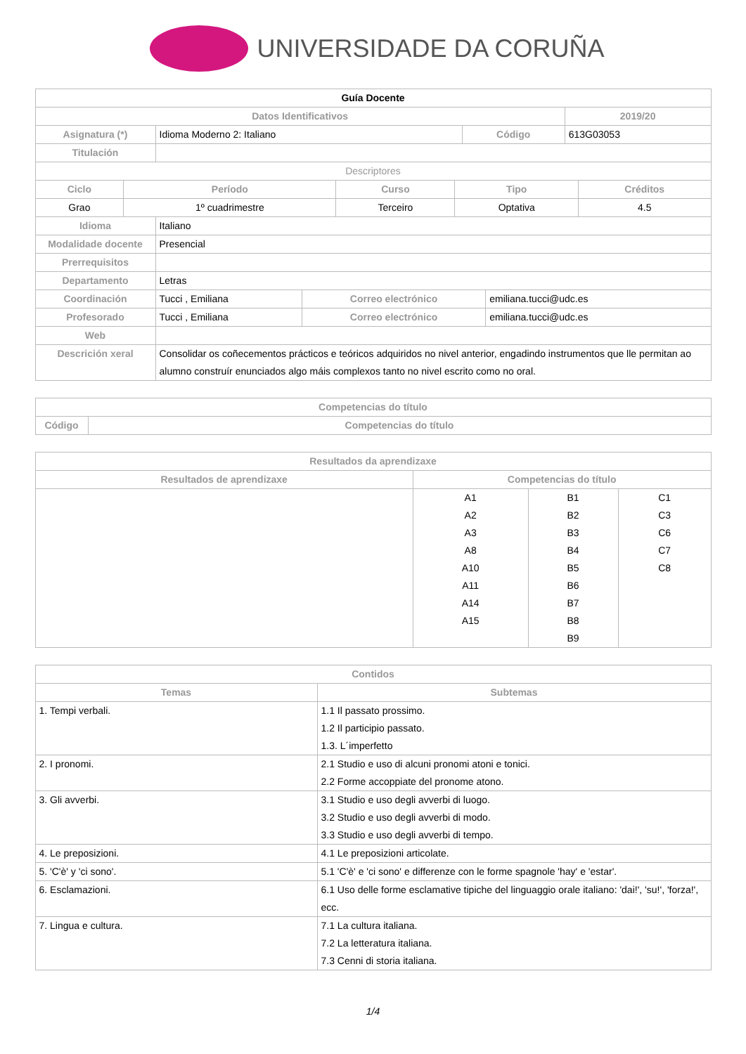UNIVERSIDADE DA CORUÑA
| Guía Docente | | | |
| Datos Identificativos | | | 2019/20 |
| Asignatura (*) | Idioma Moderno 2: Italiano | Código | 613G03053 |
| Titulación | | | |
| Descriptores | | | | |
| Ciclo | Período | Curso | Tipo | Créditos |
| Grao | 1º cuadrimestre | Terceiro | Optativa | 4.5 |
| Idioma | Italiano | | |
| Modalidade docente | Presencial | | |
| Prerrequisitos | | | |
| Departamento | Letras | | |
| Coordinación | Tucci , Emiliana | Correo electrónico | emiliana.tucci@udc.es |
| Profesorado | Tucci , Emiliana | Correo electrónico | emiliana.tucci@udc.es |
| Web | | | |
| Descrición xeral | Consolidar os coñecementos prácticos e teóricos adquiridos no nivel anterior, engadindo instrumentos que lle permitan ao alumno construír enunciados algo máis complexos tanto no nivel escrito como no oral. | | |
| Competencias do título | |
| --- | --- |
| Código | Competencias do título |
| Resultados da aprendizaxe | | | |
| --- | --- | --- | --- |
| Resultados de aprendizaxe | Competencias do título | | |
| | A1 A2 A3 A8 A10 A11 A14 A15 | B1 B2 B3 B4 B5 B6 B7 B8 B9 | C1 C3 C6 C7 C8 |
| Contidos | |
| --- | --- |
| Temas | Subtemas |
| 1. Tempi verbali. | 1.1 Il passato prossimo. 1.2 Il participio passato. 1.3. L´imperfetto |
| 2. I pronomi. | 2.1 Studio e uso di alcuni pronomi atoni e tonici. 2.2 Forme accoppiate del pronome atono. |
| 3. Gli avverbi. | 3.1 Studio e uso degli avverbi di luogo. 3.2 Studio e uso degli avverbi di modo. 3.3 Studio e uso degli avverbi di tempo. |
| 4. Le preposizioni. | 4.1 Le preposizioni articolate. |
| 5. 'C'è' y 'ci sono'. | 5.1 'C'è' e 'ci sono' e differenze con le forme spagnole 'hay' e 'estar'. |
| 6. Esclamazioni. | 6.1 Uso delle forme esclamative tipiche del linguaggio orale italiano: 'dai!', 'su!', 'forza!', ecc. |
| 7. Lingua e cultura. | 7.1 La cultura italiana. 7.2 La letteratura italiana. 7.3 Cenni di storia italiana. |
1/4